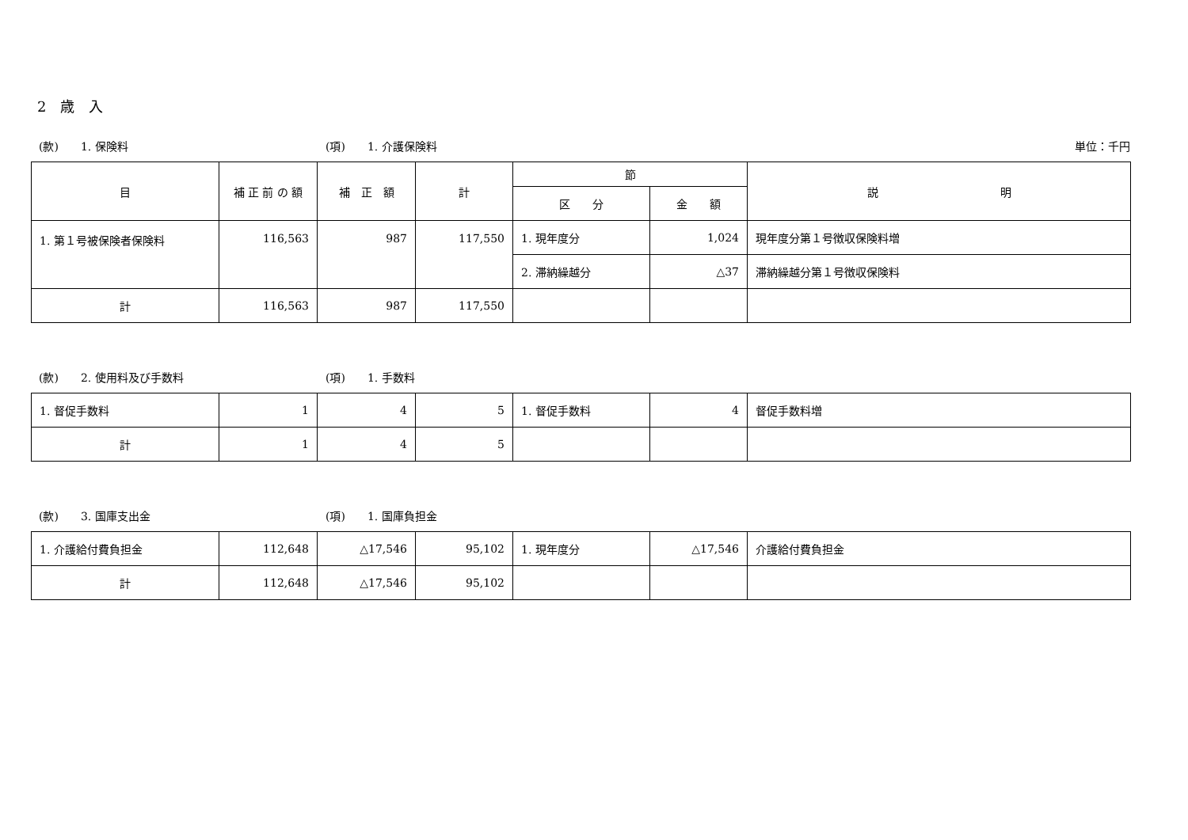2　歳　入
(款)　　1. 保険料 (項)　　1. 介護保険料 単位：千円
| 目 | 補 正 前 の 額 | 補 正 額 | 計 | 節 | | 説 明 |
| --- | --- | --- | --- | --- | --- | --- |
| | | | | 区 分 | 金 額 | |
| 1. 第１号被保険者保険料 | 116,563 | 987 | 117,550 | 1. 現年度分 | 1,024 | 現年度分第１号徴収保険料増 |
| | | | | 2. 滞納繰越分 | △37 | 滞納繰越分第１号徴収保険料 |
| 計 | 116,563 | 987 | 117,550 | | | |
(款)　　2. 使用料及び手数料 (項)　　1. 手数料
| 1. 督促手数料 | 1 | 4 | 5 | 1. 督促手数料 | 4 | 督促手数料増 |
| 計 | 1 | 4 | 5 | | | |
(款)　　3. 国庫支出金 (項)　　1. 国庫負担金
| 1. 介護給付費負担金 | 112,648 | △17,546 | 95,102 | 1. 現年度分 | △17,546 | 介護給付費負担金 |
| 計 | 112,648 | △17,546 | 95,102 | | | |